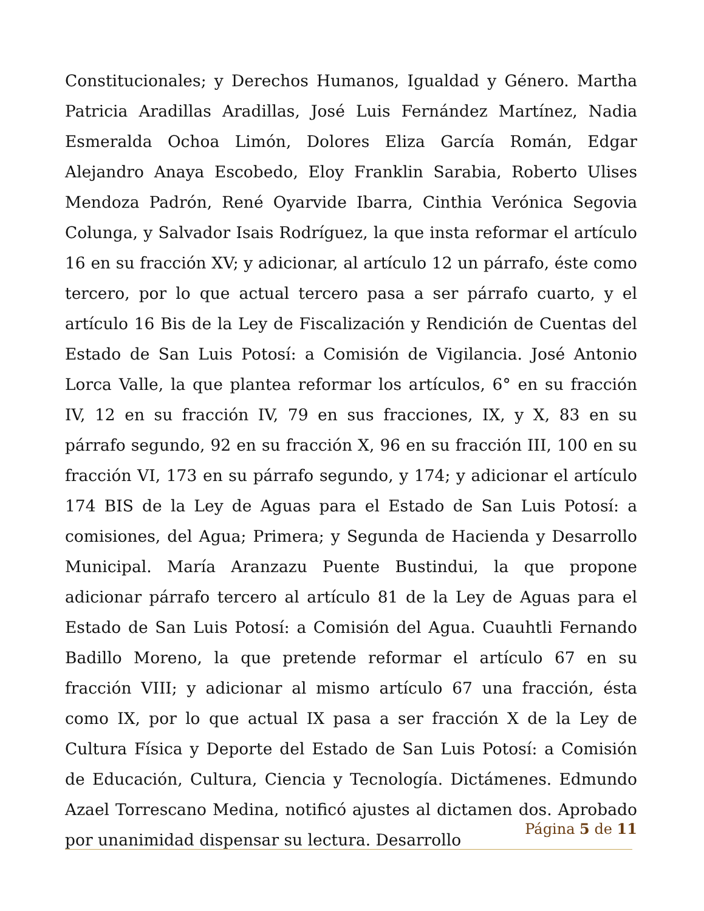Constitucionales; y Derechos Humanos, Igualdad y Género. Martha Patricia Aradillas Aradillas, José Luis Fernández Martínez, Nadia Esmeralda Ochoa Limón, Dolores Eliza García Román, Edgar Alejandro Anaya Escobedo, Eloy Franklin Sarabia, Roberto Ulises Mendoza Padrón, René Oyarvide Ibarra, Cinthia Verónica Segovia Colunga, y Salvador Isais Rodríguez, la que insta reformar el artículo 16 en su fracción XV; y adicionar, al artículo 12 un párrafo, éste como tercero, por lo que actual tercero pasa a ser párrafo cuarto, y el artículo 16 Bis de la Ley de Fiscalización y Rendición de Cuentas del Estado de San Luis Potosí: a Comisión de Vigilancia. José Antonio Lorca Valle, la que plantea reformar los artículos, 6° en su fracción IV, 12 en su fracción IV, 79 en sus fracciones, IX, y X, 83 en su párrafo segundo, 92 en su fracción X, 96 en su fracción III, 100 en su fracción VI, 173 en su párrafo segundo, y 174; y adicionar el artículo 174 BIS de la Ley de Aguas para el Estado de San Luis Potosí: a comisiones, del Agua; Primera; y Segunda de Hacienda y Desarrollo Municipal. María Aranzazu Puente Bustindui, la que propone adicionar párrafo tercero al artículo 81 de la Ley de Aguas para el Estado de San Luis Potosí: a Comisión del Agua. Cuauhtli Fernando Badillo Moreno, la que pretende reformar el artículo 67 en su fracción VIII; y adicionar al mismo artículo 67 una fracción, ésta como IX, por lo que actual IX pasa a ser fracción X de la Ley de Cultura Física y Deporte del Estado de San Luis Potosí: a Comisión de Educación, Cultura, Ciencia y Tecnología. Dictámenes. Edmundo Azael Torrescano Medina, notificó ajustes al dictamen dos. Aprobado por unanimidad dispensar su lectura. Desarrollo
Página 5 de 11